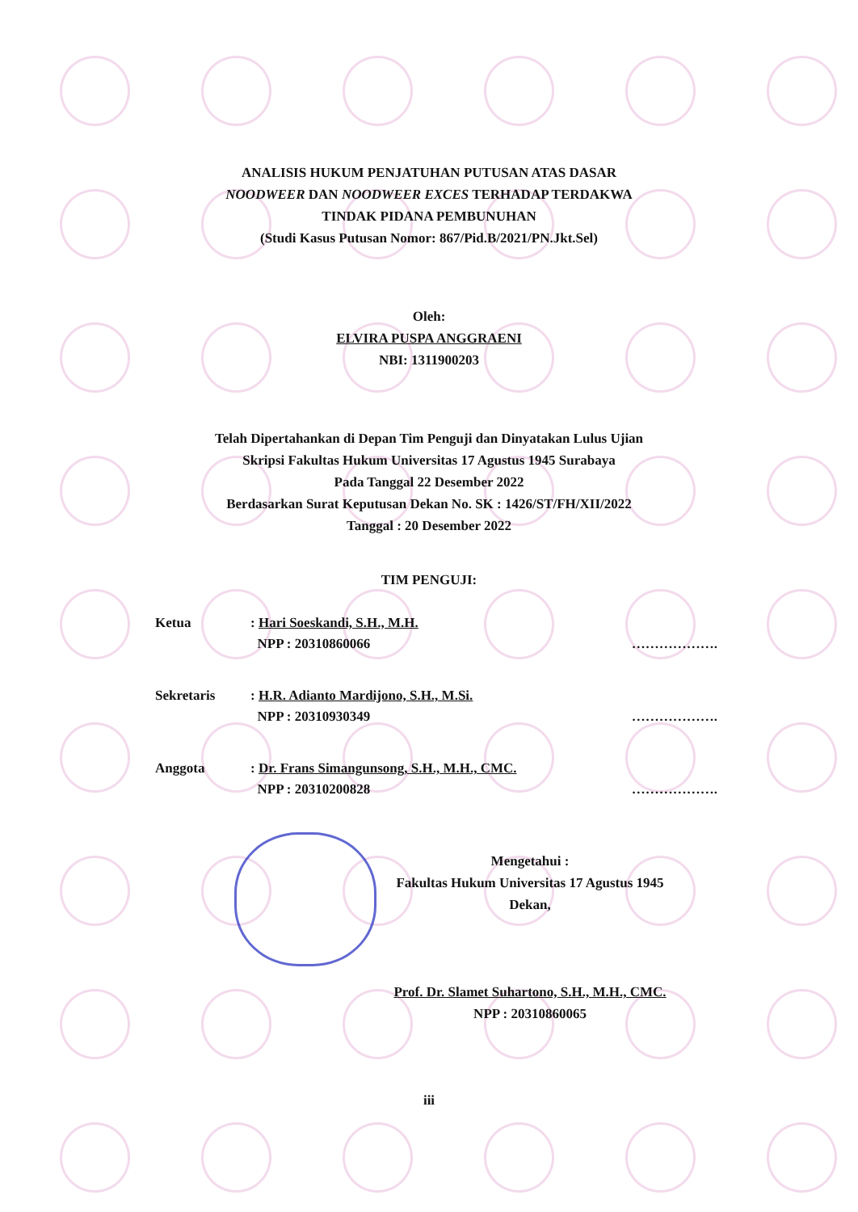ANALISIS HUKUM PENJATUHAN PUTUSAN ATAS DASAR
NOODWEER DAN NOODWEER EXCES TERHADAP TERDAKWA
TINDAK PIDANA PEMBUNUHAN
(Studi Kasus Putusan Nomor: 867/Pid.B/2021/PN.Jkt.Sel)
Oleh:
ELVIRA PUSPA ANGGRAENI
NBI: 1311900203
Telah Dipertahankan di Depan Tim Penguji dan Dinyatakan Lulus Ujian
Skripsi Fakultas Hukum Universitas 17 Agustus 1945 Surabaya
Pada Tanggal 22 Desember 2022
Berdasarkan Surat Keputusan Dekan No. SK : 1426/ST/FH/XII/2022
Tanggal : 20 Desember 2022
TIM PENGUJI:
| Ketua | : Hari Soeskandi, S.H., M.H. NPP : 20310860066 | ………………. |
| Sekretaris | : H.R. Adianto Mardijono, S.H., M.Si. NPP : 20310930349 | ………………. |
| Anggota | : Dr. Frans Simangunsong, S.H., M.H., CMC. NPP : 20310200828 | ………………. |
Mengetahui :
Fakultas Hukum Universitas 17 Agustus 1945
Dekan,
Prof. Dr. Slamet Suhartono, S.H., M.H., CMC.
NPP : 20310860065
iii